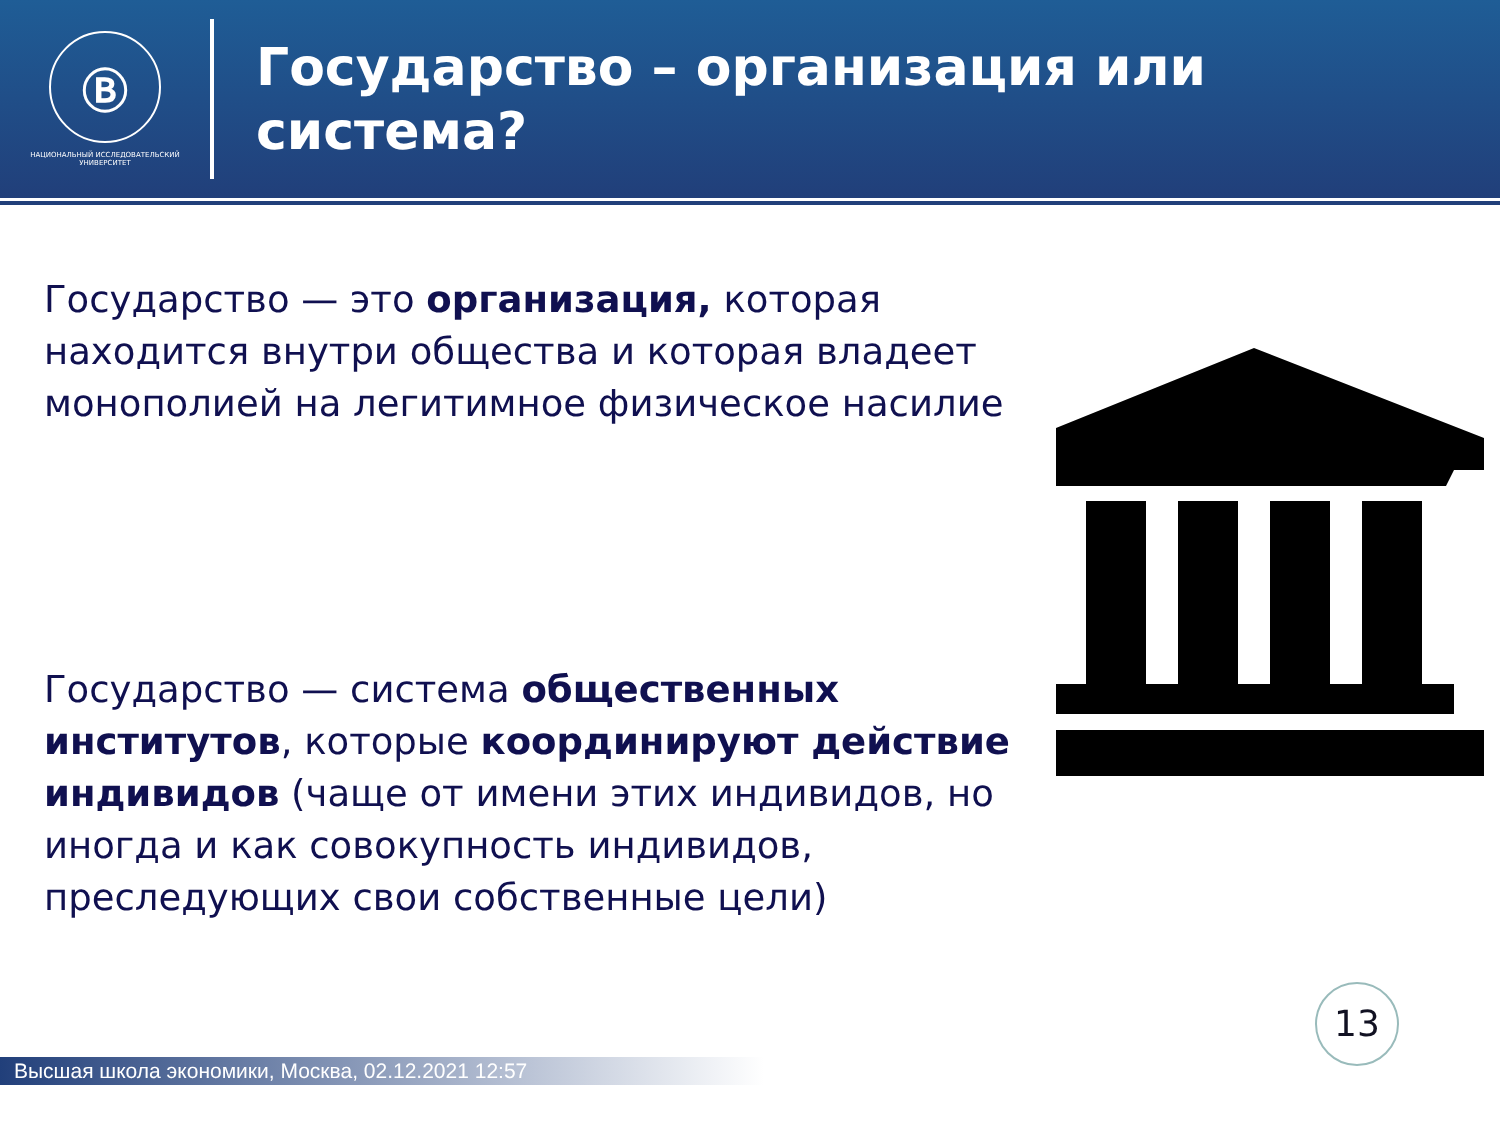Ⓑ
НАЦИОНАЛЬНЫЙ ИССЛЕДОВАТЕЛЬСКИЙ
УНИВЕРСИТЕТ
Государство – организация или
система?
Государство — это организация, которая находится внутри общества и которая владеет монополией на легитимное физическое насилие
Государство — система общественных институтов, которые координируют действие индивидов (чаще от имени этих индивидов, но иногда и как совокупность индивидов, преследующих свои собственные цели)
13
Высшая школа экономики, Москва, 02.12.2021 12:57